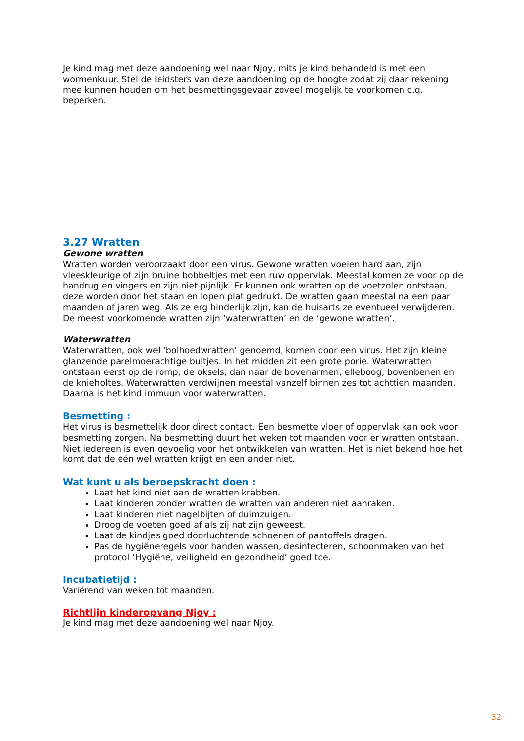Je kind mag met deze aandoening wel naar Njoy, mits je kind behandeld is met een wormenkuur. Stel de leidsters van deze aandoening op de hoogte zodat zij daar rekening mee kunnen houden om het besmettingsgevaar zoveel mogelijk te voorkomen c.q. beperken.
3.27 Wratten
Gewone wratten
Wratten worden veroorzaakt door een virus. Gewone wratten voelen hard aan, zijn vleeskleurige of zijn bruine bobbeltjes met een ruw oppervlak. Meestal komen ze voor op de handrug en vingers en zijn niet pijnlijk. Er kunnen ook wratten op de voetzolen ontstaan, deze worden door het staan en lopen plat gedrukt. De wratten gaan meestal na een paar maanden of jaren weg. Als ze erg hinderlijk zijn, kan de huisarts ze eventueel verwijderen. De meest voorkomende wratten zijn ‘waterwratten’ en de ‘gewone wratten’.
Waterwratten
Waterwratten, ook wel ‘bolhoedwratten’ genoemd, komen door een virus. Het zijn kleine glanzende parelmoerachtige bultjes. In het midden zit een grote porie. Waterwratten ontstaan eerst op de romp, de oksels, dan naar de bovenarmen, elleboog, bovenbenen en de knieholtes. Waterwratten verdwijnen meestal vanzelf binnen zes tot achttien maanden. Daarna is het kind immuun voor waterwratten.
Besmetting :
Het virus is besmettelijk door direct contact. Een besmette vloer of oppervlak kan ook voor besmetting zorgen. Na besmetting duurt het weken tot maanden voor er wratten ontstaan. Niet iedereen is even gevoelig voor het ontwikkelen van wratten. Het is niet bekend hoe het komt dat de één wel wratten krijgt en een ander niet.
Wat kunt u als beroepskracht doen :
Laat het kind niet aan de wratten krabben.
Laat kinderen zonder wratten de wratten van anderen niet aanraken.
Laat kinderen niet nagelbijten of duimzuigen.
Droog de voeten goed af als zij nat zijn geweest.
Laat de kindjes goed doorluchtende schoenen of pantoffels dragen.
Pas de hygiëneregels voor handen wassen, desinfecteren, schoonmaken van het protocol ‘Hygiëne, veiligheid en gezondheid’ goed toe.
Incubatietijd :
Variërend van weken tot maanden.
Richtlijn kinderopvang Njoy :
Je kind mag met deze aandoening wel naar Njoy.
32